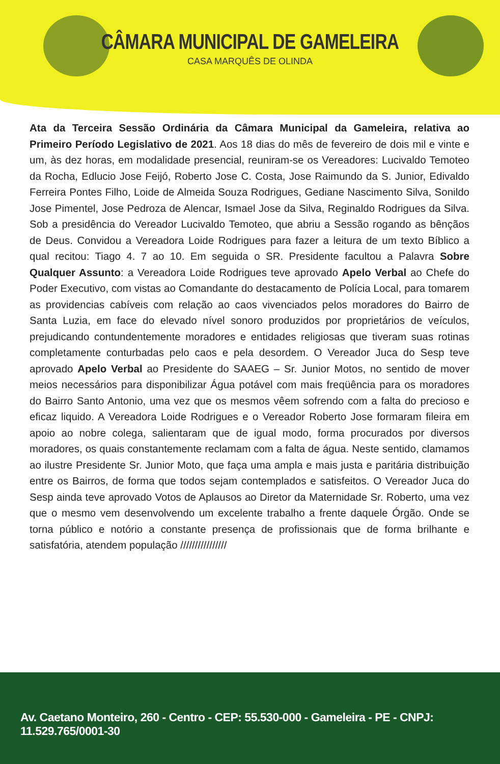CÂMARA MUNICIPAL DE GAMELEIRA
CASA MARQUÊS DE OLINDA
Ata da Terceira Sessão Ordinária da Câmara Municipal da Gameleira, relativa ao Primeiro Período Legislativo de 2021. Aos 18 dias do mês de fevereiro de dois mil e vinte e um, às dez horas, em modalidade presencial, reuniram-se os Vereadores: Lucivaldo Temoteo da Rocha, Edlucio Jose Feijó, Roberto Jose C. Costa, Jose Raimundo da S. Junior, Edivaldo Ferreira Pontes Filho, Loide de Almeida Souza Rodrigues, Gediane Nascimento Silva, Sonildo Jose Pimentel, Jose Pedroza de Alencar, Ismael Jose da Silva, Reginaldo Rodrigues da Silva. Sob a presidência do Vereador Lucivaldo Temoteo, que abriu a Sessão rogando as bênçãos de Deus. Convidou a Vereadora Loide Rodrigues para fazer a leitura de um texto Bíblico a qual recitou: Tiago 4. 7 ao 10. Em seguida o SR. Presidente facultou a Palavra Sobre Qualquer Assunto: a Vereadora Loide Rodrigues teve aprovado Apelo Verbal ao Chefe do Poder Executivo, com vistas ao Comandante do destacamento de Polícia Local, para tomarem as providencias cabíveis com relação ao caos vivenciados pelos moradores do Bairro de Santa Luzia, em face do elevado nível sonoro produzidos por proprietários de veículos, prejudicando contundentemente moradores e entidades religiosas que tiveram suas rotinas completamente conturbadas pelo caos e pela desordem. O Vereador Juca do Sesp teve aprovado Apelo Verbal ao Presidente do SAAEG – Sr. Junior Motos, no sentido de mover meios necessários para disponibilizar Água potável com mais freqüência para os moradores do Bairro Santo Antonio, uma vez que os mesmos vêem sofrendo com a falta do precioso e eficaz liquido. A Vereadora Loide Rodrigues e o Vereador Roberto Jose formaram fileira em apoio ao nobre colega, salientaram que de igual modo, forma procurados por diversos moradores, os quais constantemente reclamam com a falta de água. Neste sentido, clamamos ao ilustre Presidente Sr. Junior Moto, que faça uma ampla e mais justa e paritária distribuição entre os Bairros, de forma que todos sejam contemplados e satisfeitos. O Vereador Juca do Sesp ainda teve aprovado Votos de Aplausos ao Diretor da Maternidade Sr. Roberto, uma vez que o mesmo vem desenvolvendo um excelente trabalho a frente daquele Órgão. Onde se torna público e notório a constante presença de profissionais que de forma brilhante e satisfatória, atendem população ////////////////
Av. Caetano Monteiro, 260 - Centro - CEP: 55.530-000 - Gameleira - PE - CNPJ: 11.529.765/0001-30